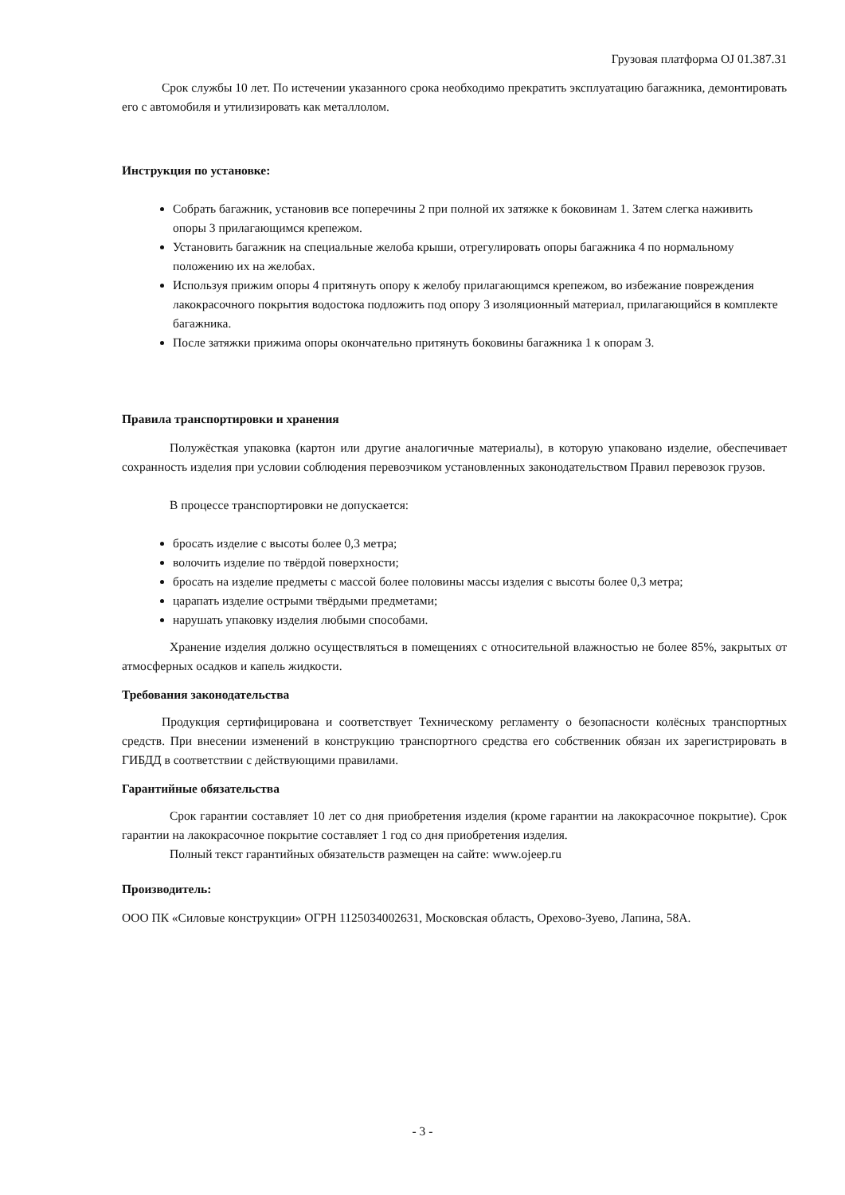Грузовая платформа OJ 01.387.31
Срок службы 10 лет. По истечении указанного срока необходимо прекратить эксплуатацию багажника, демонтировать его с автомобиля и утилизировать как металлолом.
Инструкция по установке:
Собрать багажник, установив все поперечины 2 при полной их затяжке к боковинам 1. Затем слегка наживить опоры 3 прилагающимся крепежом.
Установить багажник на специальные желоба крыши, отрегулировать опоры багажника 4 по нормальному положению их на желобах.
Используя прижим опоры 4 притянуть опору к желобу прилагающимся крепежом, во избежание повреждения лакокрасочного покрытия водостока подложить под опору 3 изоляционный материал, прилагающийся в комплекте багажника.
После затяжки прижима опоры окончательно притянуть боковины багажника 1 к опорам 3.
Правила транспортировки и хранения
Полужёсткая упаковка (картон или другие аналогичные материалы), в которую упаковано изделие, обеспечивает сохранность изделия при условии соблюдения перевозчиком установленных законодательством Правил перевозок грузов.
В процессе транспортировки не допускается:
бросать изделие с высоты более 0,3 метра;
волочить изделие по твёрдой поверхности;
бросать на изделие предметы с массой более половины массы изделия с высоты более 0,3 метра;
царапать изделие острыми твёрдыми предметами;
нарушать упаковку изделия любыми способами.
Хранение изделия должно осуществляться в помещениях с относительной влажностью не более 85%, закрытых от атмосферных осадков и капель жидкости.
Требования законодательства
Продукция сертифицирована и соответствует Техническому регламенту о безопасности колёсных транспортных средств. При внесении изменений в конструкцию транспортного средства его собственник обязан их зарегистрировать в ГИБДД в соответствии с действующими правилами.
Гарантийные обязательства
Срок гарантии составляет 10 лет со дня приобретения изделия (кроме гарантии на лакокрасочное покрытие). Срок гарантии на лакокрасочное покрытие составляет 1 год со дня приобретения изделия.
Полный текст гарантийных обязательств размещен на сайте: www.ojeep.ru
Производитель:
ООО ПК «Силовые конструкции» ОГРН 1125034002631, Московская область, Орехово-Зуево, Лапина, 58А.
- 3 -